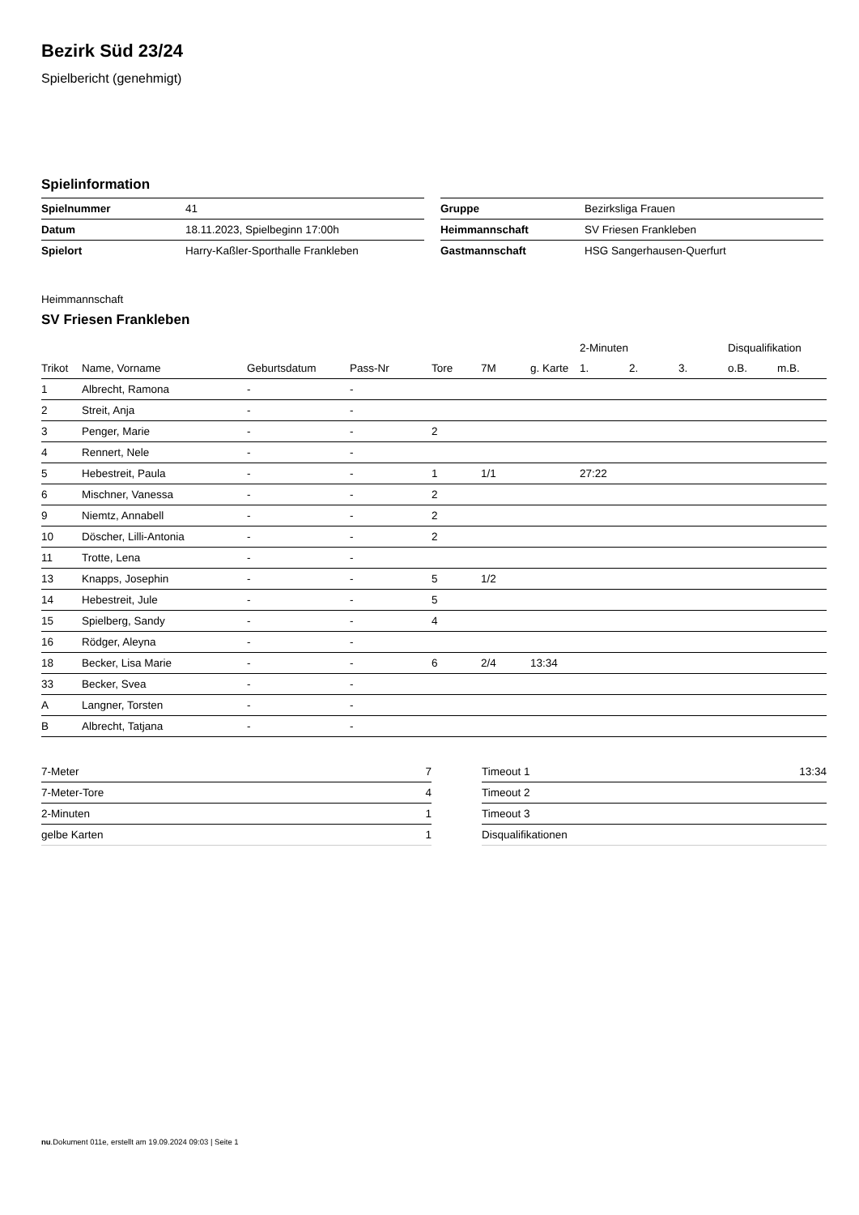Bezirk Süd 23/24
Spielbericht (genehmigt)
Spielinformation
| Spielnummer | 41 |
| Datum | 18.11.2023, Spielbeginn 17:00h |
| Spielort | Harry-Kaßler-Sporthalle Frankleben |
| Gruppe | Bezirksliga Frauen |
| Heimmannschaft | SV Friesen Frankleben |
| Gastmannschaft | HSG Sangerhausen-Querfurt |
Heimmannschaft
SV Friesen Frankleben
| | | | | | | | 2-Minuten | | | Disqualifikation | |
| --- | --- | --- | --- | --- | --- | --- | --- | --- | --- | --- | --- |
| Trikot | Name, Vorname | Geburtsdatum | Pass-Nr | Tore | 7M | g. Karte | 1. | 2. | 3. | o.B. | m.B. |
| 1 | Albrecht, Ramona | - | - | | | | | | | | |
| 2 | Streit, Anja | - | - | | | | | | | | |
| 3 | Penger, Marie | - | - | 2 | | | | | | | |
| 4 | Rennert, Nele | - | - | | | | | | | | |
| 5 | Hebestreit, Paula | - | - | 1 | 1/1 | | 27:22 | | | | |
| 6 | Mischner, Vanessa | - | - | 2 | | | | | | | |
| 9 | Niemtz, Annabell | - | - | 2 | | | | | | | |
| 10 | Döscher, Lilli-Antonia | - | - | 2 | | | | | | | |
| 11 | Trotte, Lena | - | - | | | | | | | | |
| 13 | Knapps, Josephin | - | - | 5 | 1/2 | | | | | | |
| 14 | Hebestreit, Jule | - | - | 5 | | | | | | | |
| 15 | Spielberg, Sandy | - | - | 4 | | | | | | | |
| 16 | Rödger, Aleyna | - | - | | | | | | | | |
| 18 | Becker, Lisa Marie | - | - | 6 | 2/4 | 13:34 | | | | | |
| 33 | Becker, Svea | - | - | | | | | | | | |
| A | Langner, Torsten | - | - | | | | | | | | |
| B | Albrecht, Tatjana | - | - | | | | | | | | |
| 7-Meter | 7 |
| 7-Meter-Tore | 4 |
| 2-Minuten | 1 |
| gelbe Karten | 1 |
| Timeout 1 | 13:34 |
| Timeout 2 | |
| Timeout 3 | |
| Disqualifikationen | |
nu.Dokument 011e, erstellt am 19.09.2024 09:03 | Seite 1